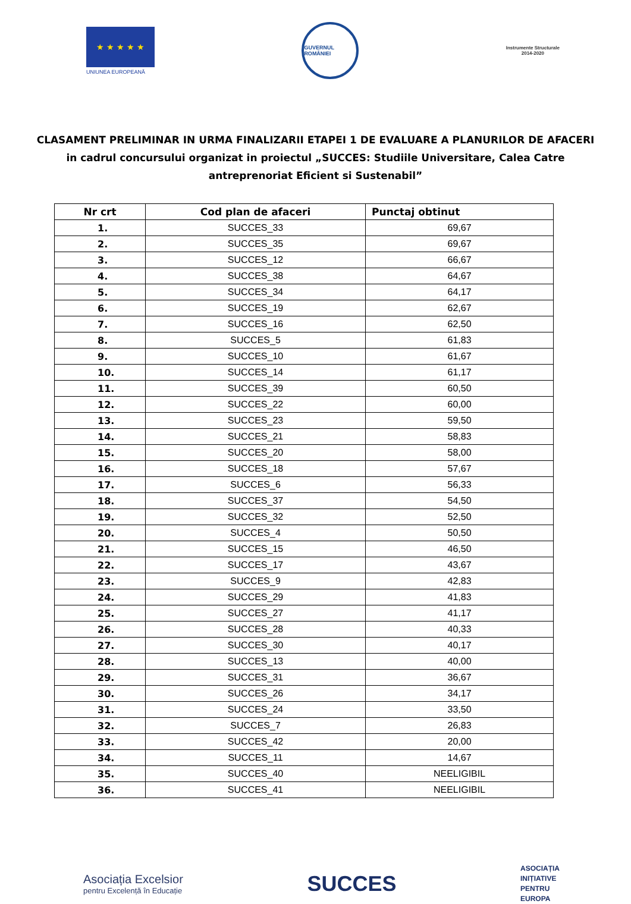★ ★ ★ ★ ★
UNIUNEA EUROPEANĂ
GUVERNUL ROMÂNIEI
Instrumente Structurale
2014-2020
CLASAMENT PRELIMINAR IN URMA FINALIZARII ETAPEI 1 DE EVALUARE A PLANURILOR DE AFACERI
in cadrul concursului organizat in proiectul „SUCCES: Studiile Universitare, Calea Catre
antreprenoriat Eficient si Sustenabil”
| Nr crt | Cod plan de afaceri | Punctaj obtinut |
| --- | --- | --- |
| 1. | SUCCES_33 | 69,67 |
| 2. | SUCCES_35 | 69,67 |
| 3. | SUCCES_12 | 66,67 |
| 4. | SUCCES_38 | 64,67 |
| 5. | SUCCES_34 | 64,17 |
| 6. | SUCCES_19 | 62,67 |
| 7. | SUCCES_16 | 62,50 |
| 8. | SUCCES_5 | 61,83 |
| 9. | SUCCES_10 | 61,67 |
| 10. | SUCCES_14 | 61,17 |
| 11. | SUCCES_39 | 60,50 |
| 12. | SUCCES_22 | 60,00 |
| 13. | SUCCES_23 | 59,50 |
| 14. | SUCCES_21 | 58,83 |
| 15. | SUCCES_20 | 58,00 |
| 16. | SUCCES_18 | 57,67 |
| 17. | SUCCES_6 | 56,33 |
| 18. | SUCCES_37 | 54,50 |
| 19. | SUCCES_32 | 52,50 |
| 20. | SUCCES_4 | 50,50 |
| 21. | SUCCES_15 | 46,50 |
| 22. | SUCCES_17 | 43,67 |
| 23. | SUCCES_9 | 42,83 |
| 24. | SUCCES_29 | 41,83 |
| 25. | SUCCES_27 | 41,17 |
| 26. | SUCCES_28 | 40,33 |
| 27. | SUCCES_30 | 40,17 |
| 28. | SUCCES_13 | 40,00 |
| 29. | SUCCES_31 | 36,67 |
| 30. | SUCCES_26 | 34,17 |
| 31. | SUCCES_24 | 33,50 |
| 32. | SUCCES_7 | 26,83 |
| 33. | SUCCES_42 | 20,00 |
| 34. | SUCCES_11 | 14,67 |
| 35. | SUCCES_40 | NEELIGIBIL |
| 36. | SUCCES_41 | NEELIGIBIL |
Asociația Excelsior
pentru Excelență în Educație
SUCCES
ASOCIAȚIA
INIȚIATIVE
PENTRU
EUROPA